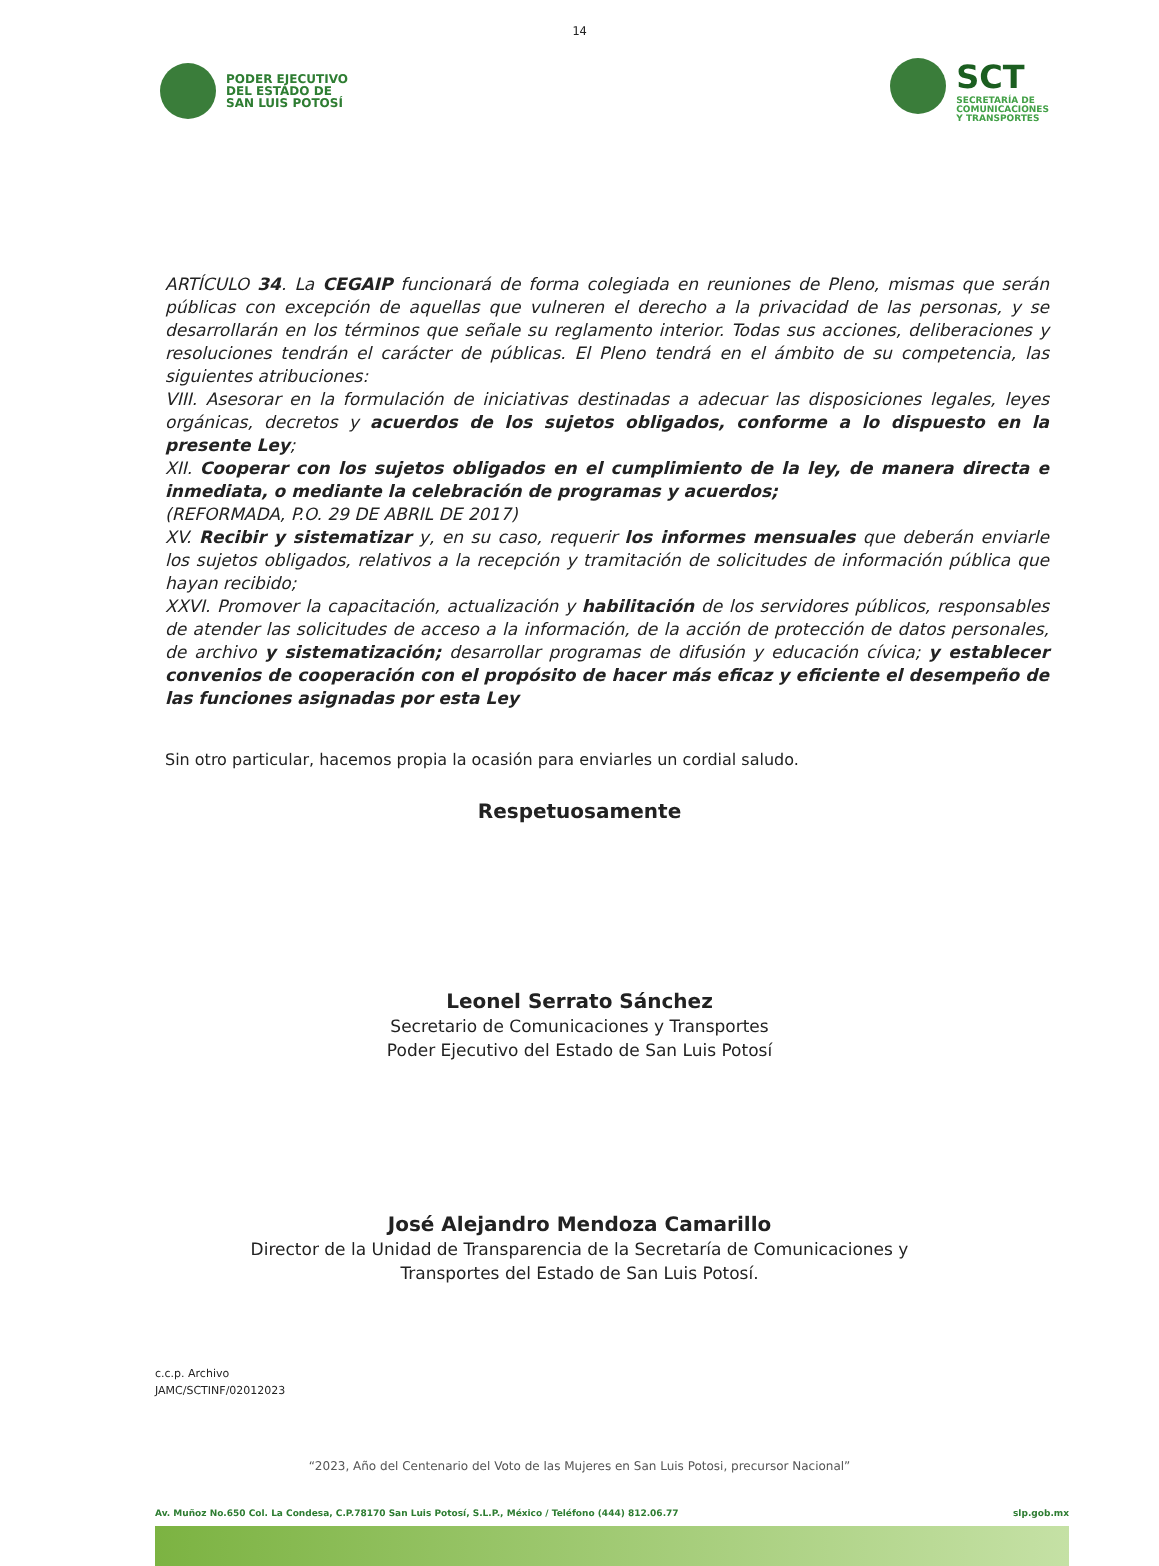14
PODER EJECUTIVO
DEL ESTADO DE
SAN LUIS POTOSÍ
SCT
SECRETARÍA DE
COMUNICACIONES
Y TRANSPORTES
ARTÍCULO 34. La CEGAIP funcionará de forma colegiada en reuniones de Pleno, mismas que serán públicas con excepción de aquellas que vulneren el derecho a la privacidad de las personas, y se desarrollarán en los términos que señale su reglamento interior. Todas sus acciones, deliberaciones y resoluciones tendrán el carácter de públicas. El Pleno tendrá en el ámbito de su competencia, las siguientes atribuciones:
VIII. Asesorar en la formulación de iniciativas destinadas a adecuar las disposiciones legales, leyes orgánicas, decretos y acuerdos de los sujetos obligados, conforme a lo dispuesto en la presente Ley;
XII. Cooperar con los sujetos obligados en el cumplimiento de la ley, de manera directa e inmediata, o mediante la celebración de programas y acuerdos;
(REFORMADA, P.O. 29 DE ABRIL DE 2017)
XV. Recibir y sistematizar y, en su caso, requerir los informes mensuales que deberán enviarle los sujetos obligados, relativos a la recepción y tramitación de solicitudes de información pública que hayan recibido;
XXVI. Promover la capacitación, actualización y habilitación de los servidores públicos, responsables de atender las solicitudes de acceso a la información, de la acción de protección de datos personales, de archivo y sistematización; desarrollar programas de difusión y educación cívica; y establecer convenios de cooperación con el propósito de hacer más eficaz y eficiente el desempeño de las funciones asignadas por esta Ley
Sin otro particular, hacemos propia la ocasión para enviarles un cordial saludo.
Respetuosamente
Leonel Serrato Sánchez
Secretario de Comunicaciones y Transportes
Poder Ejecutivo del Estado de San Luis Potosí
José Alejandro Mendoza Camarillo
Director de la Unidad de Transparencia de la Secretaría de Comunicaciones y
Transportes del Estado de San Luis Potosí.
c.c.p. Archivo
JAMC/SCTINF/02012023
“2023, Año del Centenario del Voto de las Mujeres en San Luis Potosi, precursor Nacional”
Av. Muñoz No.650 Col. La Condesa, C.P.78170 San Luis Potosí, S.L.P., México / Teléfono (444) 812.06.77 slp.gob.mx